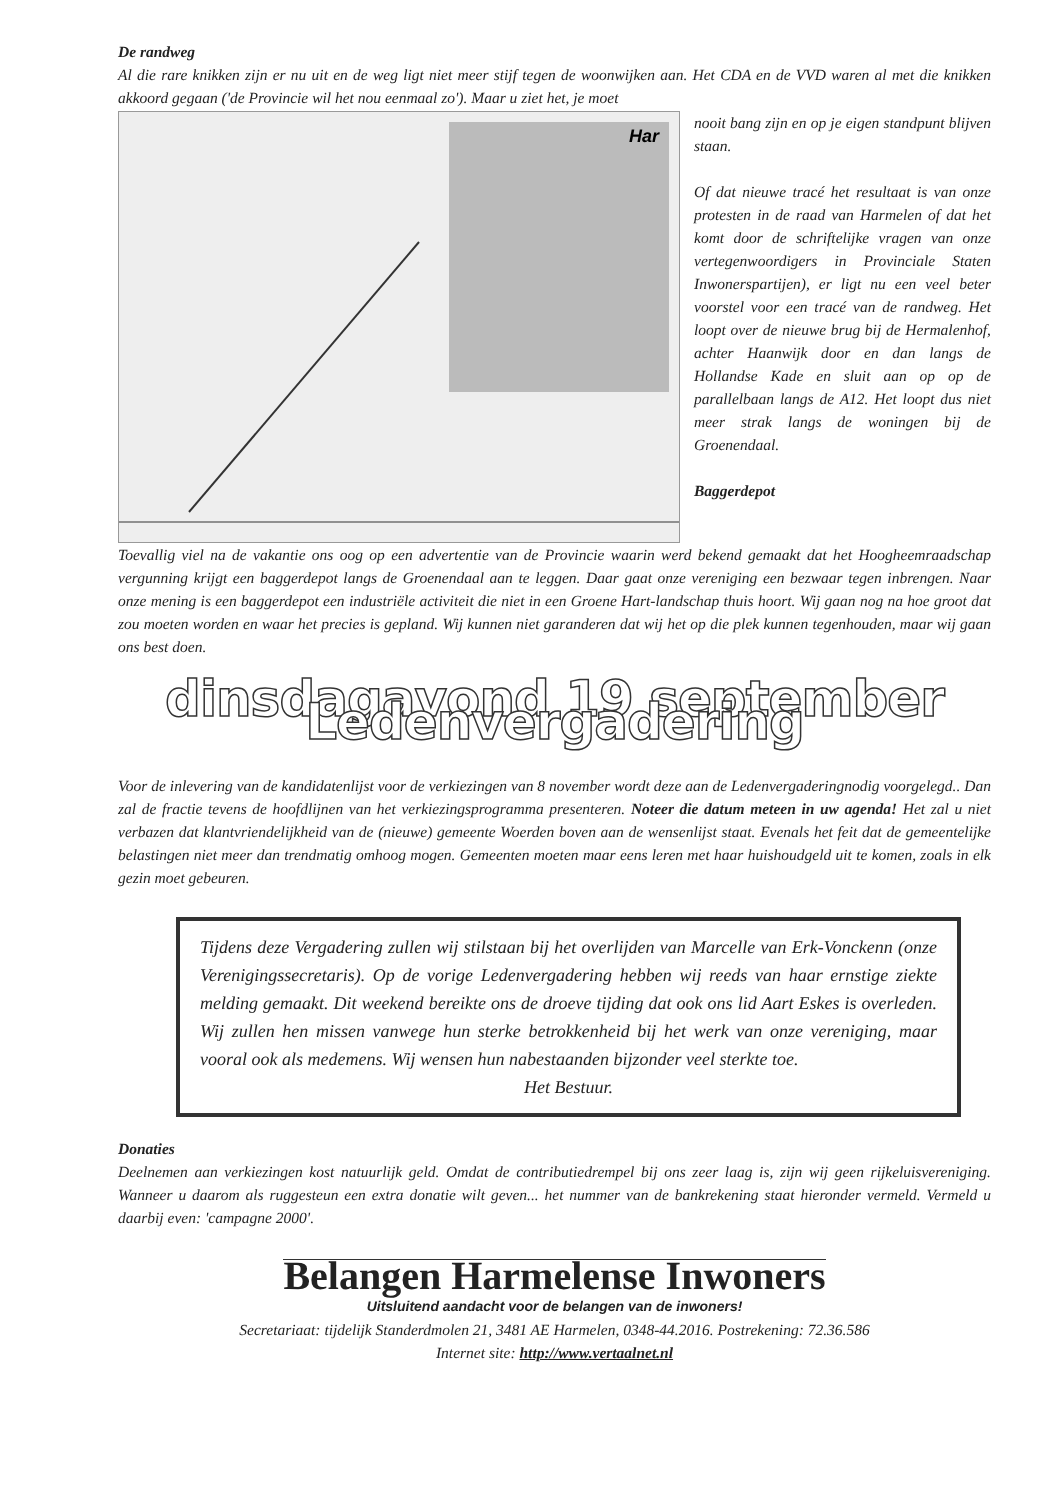De randweg
Al die rare knikken zijn er nu uit en de weg ligt niet meer stijf tegen de woonwijken aan. Het CDA en de VVD waren al met die knikken akkoord gegaan ('de Provincie wil het nou eenmaal zo'). Maar u ziet het, je moet
Har
nooit bang zijn en op je eigen standpunt blijven staan.
Of dat nieuwe tracé het resultaat is van onze protesten in de raad van Harmelen of dat het komt door de schriftelijke vragen van onze vertegenwoordigers in Provinciale Staten Inwonerspartijen), er ligt nu een veel beter voorstel voor een tracé van de randweg. Het loopt over de nieuwe brug bij de Hermalenhof, achter Haanwijk door en dan langs de Hollandse Kade en sluit aan op op de parallelbaan langs de A12. Het loopt dus niet meer strak langs de woningen bij de Groenendaal.
Baggerdepot
Toevallig viel na de vakantie ons oog op een advertentie van de Provincie waarin werd bekend gemaakt dat het Hoogheemraadschap vergunning krijgt een baggerdepot langs de Groenendaal aan te leggen. Daar gaat onze vereniging een bezwaar tegen inbrengen. Naar onze mening is een baggerdepot een industriële activiteit die niet in een Groene Hart-landschap thuis hoort. Wij gaan nog na hoe groot dat zou moeten worden en waar het precies is gepland. Wij kunnen niet garanderen dat wij het op die plek kunnen tegenhouden, maar wij gaan ons best doen.
dinsdagavond 19 september Ledenvergadering
Voor de inlevering van de kandidatenlijst voor de verkiezingen van 8 november wordt deze aan de Ledenvergaderingnodig voorgelegd.. Dan zal de fractie tevens de hoofdlijnen van het verkiezingsprogramma presenteren. Noteer die datum meteen in uw agenda! Het zal u niet verbazen dat klantvriendelijkheid van de (nieuwe) gemeente Woerden boven aan de wensenlijst staat. Evenals het feit dat de gemeentelijke belastingen niet meer dan trendmatig omhoog mogen. Gemeenten moeten maar eens leren met haar huishoudgeld uit te komen, zoals in elk gezin moet gebeuren.
Tijdens deze Vergadering zullen wij stilstaan bij het overlijden van Marcelle van Erk-Vonckenn (onze Verenigingssecretaris). Op de vorige Ledenvergadering hebben wij reeds van haar ernstige ziekte melding gemaakt. Dit weekend bereikte ons de droeve tijding dat ook ons lid Aart Eskes is overleden. Wij zullen hen missen vanwege hun sterke betrokkenheid bij het werk van onze vereniging, maar vooral ook als medemens. Wij wensen hun nabestaanden bijzonder veel sterkte toe.
Het Bestuur.
Donaties
Deelnemen aan verkiezingen kost natuurlijk geld. Omdat de contributiedrempel bij ons zeer laag is, zijn wij geen rijkeluisvereniging. Wanneer u daarom als ruggesteun een extra donatie wilt geven... het nummer van de bankrekening staat hieronder vermeld. Vermeld u daarbij even: 'campagne 2000'.
Belangen Harmelense Inwoners
Uitsluitend aandacht voor de belangen van de inwoners!
Secretariaat: tijdelijk Standerdmolen 21, 3481 AE Harmelen, 0348-44.2016. Postrekening: 72.36.586
Internet site: http://www.vertaalnet.nl